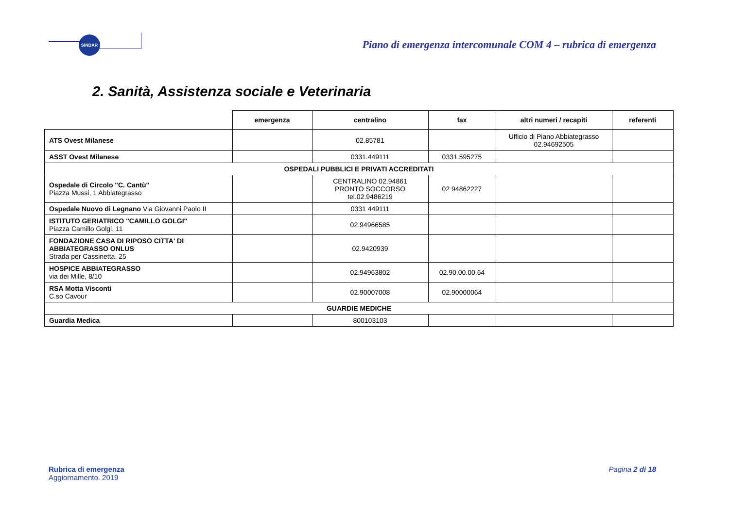SINDAR
Piano di emergenza intercomunale COM 4 – rubrica di emergenza
2. Sanità, Assistenza sociale e Veterinaria
| | emergenza | centralino | fax | altri numeri / recapiti | referenti |
| --- | --- | --- | --- | --- | --- |
| ATS Ovest Milanese | | 02.85781 | | Ufficio di Piano Abbiategrasso 02.94692505 | |
| ASST Ovest Milanese | | 0331.449111 | 0331.595275 | | |
| OSPEDALI PUBBLICI E PRIVATI ACCREDITATI | | | | | |
| Ospedale di Circolo "C. Cantù" Piazza Mussi, 1 Abbiategrasso | | CENTRALINO 02.94861 PRONTO SOCCORSO tel.02.9486219 | 02 94862227 | | |
| Ospedale Nuovo di Legnano Via Giovanni Paolo II | | 0331 449111 | | | |
| ISTITUTO GERIATRICO "CAMILLO GOLGI" Piazza Camillo Golgi, 11 | | 02.94966585 | | | |
| FONDAZIONE CASA DI RIPOSO CITTA' DI ABBIATEGRASSO ONLUS Strada per Cassinetta, 25 | | 02.9420939 | | | |
| HOSPICE ABBIATEGRASSO via dei Mille, 8/10 | | 02.94963802 | 02.90.00.00.64 | | |
| RSA Motta Visconti C.so Cavour | | 02.90007008 | 02.90000064 | | |
| GUARDIE MEDICHE | | | | | |
| Guardia Medica | | 800103103 | | | |
Rubrica di emergenza
Aggiornamento. 2019
Pagina 2 di 18